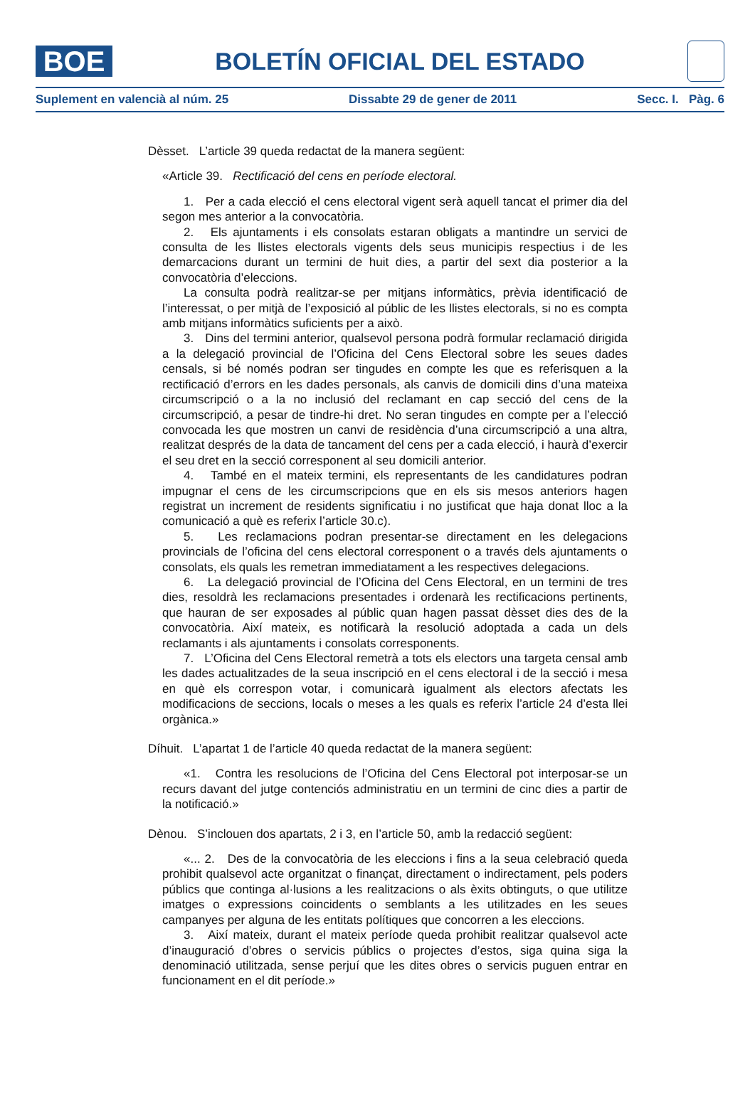BOE
BOLETÍN OFICIAL DEL ESTADO
Suplement en valencià al núm. 25 Dissabte 29 de gener de 2011 Secc. I. Pàg. 6
Dèsset. L’article 39 queda redactat de la manera següent:
«Article 39. Rectificació del cens en període electoral.
1. Per a cada elecció el cens electoral vigent serà aquell tancat el primer dia del segon mes anterior a la convocatòria.
2. Els ajuntaments i els consolats estaran obligats a mantindre un servici de consulta de les llistes electorals vigents dels seus municipis respectius i de les demarcacions durant un termini de huit dies, a partir del sext dia posterior a la convocatòria d’eleccions.
La consulta podrà realitzar-se per mitjans informàtics, prèvia identificació de l’interessat, o per mitjà de l’exposició al públic de les llistes electorals, si no es compta amb mitjans informàtics suficients per a això.
3. Dins del termini anterior, qualsevol persona podrà formular reclamació dirigida a la delegació provincial de l’Oficina del Cens Electoral sobre les seues dades censals, si bé només podran ser tingudes en compte les que es referisquen a la rectificació d’errors en les dades personals, als canvis de domicili dins d’una mateixa circumscripció o a la no inclusió del reclamant en cap secció del cens de la circumscripció, a pesar de tindre-hi dret. No seran tingudes en compte per a l’elecció convocada les que mostren un canvi de residència d’una circumscripció a una altra, realitzat després de la data de tancament del cens per a cada elecció, i haurà d’exercir el seu dret en la secció corresponent al seu domicili anterior.
4. També en el mateix termini, els representants de les candidatures podran impugnar el cens de les circumscripcions que en els sis mesos anteriors hagen registrat un increment de residents significatiu i no justificat que haja donat lloc a la comunicació a què es referix l’article 30.c).
5. Les reclamacions podran presentar-se directament en les delegacions provincials de l’oficina del cens electoral corresponent o a través dels ajuntaments o consolats, els quals les remetran immediatament a les respectives delegacions.
6. La delegació provincial de l’Oficina del Cens Electoral, en un termini de tres dies, resoldrà les reclamacions presentades i ordenarà les rectificacions pertinents, que hauran de ser exposades al públic quan hagen passat dèsset dies des de la convocatòria. Així mateix, es notificarà la resolució adoptada a cada un dels reclamants i als ajuntaments i consolats corresponents.
7. L’Oficina del Cens Electoral remetrà a tots els electors una targeta censal amb les dades actualitzades de la seua inscripció en el cens electoral i de la secció i mesa en què els correspon votar, i comunicarà igualment als electors afectats les modificacions de seccions, locals o meses a les quals es referix l’article 24 d’esta llei orgànica.»
Díhuit. L’apartat 1 de l’article 40 queda redactat de la manera següent:
«1. Contra les resolucions de l’Oficina del Cens Electoral pot interposar-se un recurs davant del jutge contenciós administratiu en un termini de cinc dies a partir de la notificació.»
Dènou. S’inclouen dos apartats, 2 i 3, en l’article 50, amb la redacció següent:
«... 2. Des de la convocatòria de les eleccions i fins a la seua celebració queda prohibit qualsevol acte organitzat o finançat, directament o indirectament, pels poders públics que continga al·lusions a les realitzacions o als èxits obtinguts, o que utilitze imatges o expressions coincidents o semblants a les utilitzades en les seues campanyes per alguna de les entitats polítiques que concorren a les eleccions.
3. Així mateix, durant el mateix període queda prohibit realitzar qualsevol acte d’inauguració d’obres o servicis públics o projectes d’estos, siga quina siga la denominació utilitzada, sense perjuí que les dites obres o servicis puguen entrar en funcionament en el dit període.»